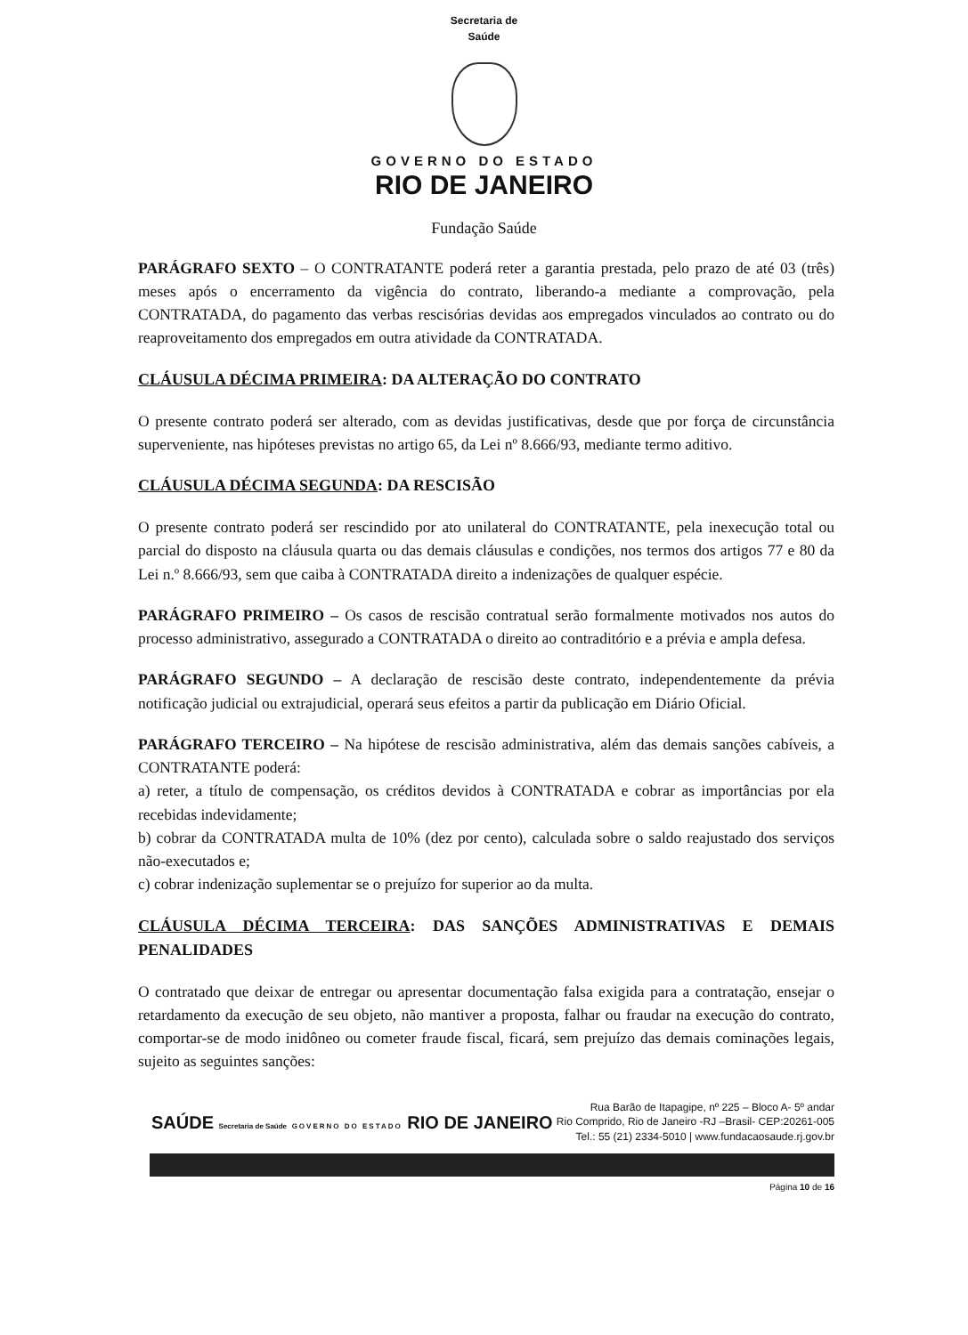Secretaria de
Saúde
GOVERNO DO ESTADO
RIO DE JANEIRO
Fundação Saúde
PARÁGRAFO SEXTO – O CONTRATANTE poderá reter a garantia prestada, pelo prazo de até 03 (três) meses após o encerramento da vigência do contrato, liberando-a mediante a comprovação, pela CONTRATADA, do pagamento das verbas rescisórias devidas aos empregados vinculados ao contrato ou do reaproveitamento dos empregados em outra atividade da CONTRATADA.
CLÁUSULA DÉCIMA PRIMEIRA: DA ALTERAÇÃO DO CONTRATO
O presente contrato poderá ser alterado, com as devidas justificativas, desde que por força de circunstância superveniente, nas hipóteses previstas no artigo 65, da Lei nº 8.666/93, mediante termo aditivo.
CLÁUSULA DÉCIMA SEGUNDA: DA RESCISÃO
O presente contrato poderá ser rescindido por ato unilateral do CONTRATANTE, pela inexecução total ou parcial do disposto na cláusula quarta ou das demais cláusulas e condições, nos termos dos artigos 77 e 80 da Lei n.º 8.666/93, sem que caiba à CONTRATADA direito a indenizações de qualquer espécie.
PARÁGRAFO PRIMEIRO – Os casos de rescisão contratual serão formalmente motivados nos autos do processo administrativo, assegurado a CONTRATADA o direito ao contraditório e a prévia e ampla defesa.
PARÁGRAFO SEGUNDO – A declaração de rescisão deste contrato, independentemente da prévia notificação judicial ou extrajudicial, operará seus efeitos a partir da publicação em Diário Oficial.
PARÁGRAFO TERCEIRO – Na hipótese de rescisão administrativa, além das demais sanções cabíveis, a CONTRATANTE poderá:
a) reter, a título de compensação, os créditos devidos à CONTRATADA e cobrar as importâncias por ela recebidas indevidamente;
b) cobrar da CONTRATADA multa de 10% (dez por cento), calculada sobre o saldo reajustado dos serviços não-executados e;
c) cobrar indenização suplementar se o prejuízo for superior ao da multa.
CLÁUSULA DÉCIMA TERCEIRA: DAS SANÇÕES ADMINISTRATIVAS E DEMAIS PENALIDADES
O contratado que deixar de entregar ou apresentar documentação falsa exigida para a contratação, ensejar o retardamento da execução de seu objeto, não mantiver a proposta, falhar ou fraudar na execução do contrato, comportar-se de modo inidôneo ou cometer fraude fiscal, ficará, sem prejuízo das demais cominações legais, sujeito as seguintes sanções:
SAÚDE Secretaria de Saúde GOVERNO DO ESTADO RIO DE JANEIRO
Rua Barão de Itapagipe, nº 225 – Bloco A- 5º andar
Rio Comprido, Rio de Janeiro -RJ –Brasil- CEP:20261-005
Tel.: 55 (21) 2334-5010 | www.fundacaosaude.rj.gov.br
Página 10 de 16